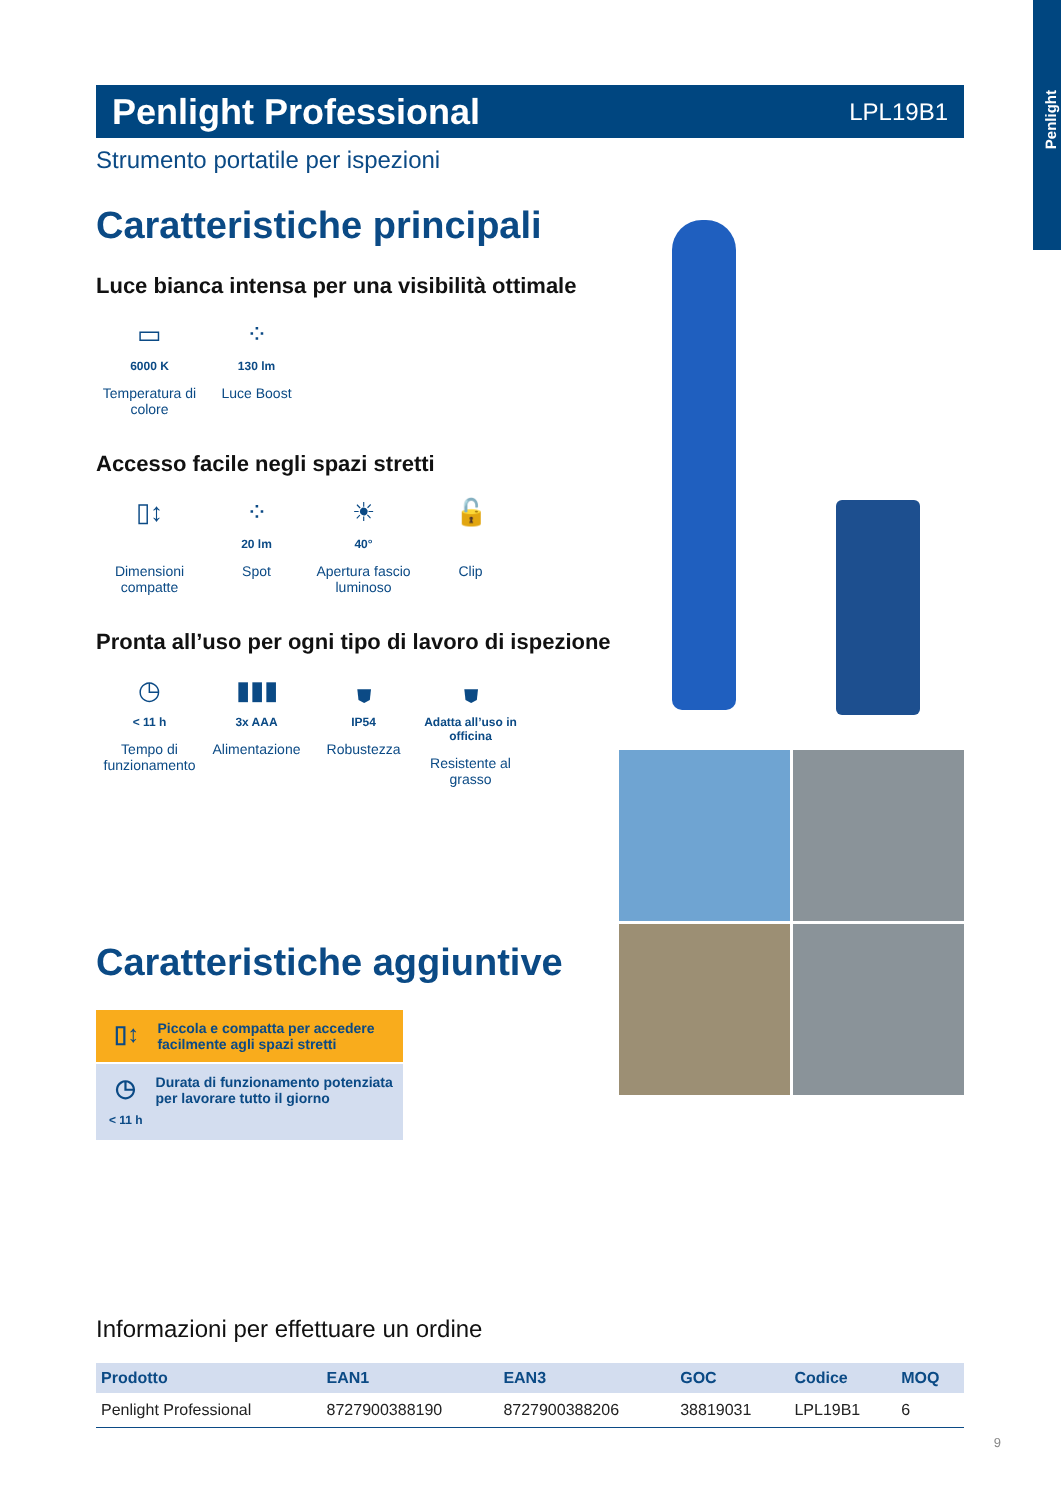Penlight
Penlight Professional
LPL19B1
Strumento portatile per ispezioni
Caratteristiche principali
Luce bianca intensa per una visibilità ottimale
▭
6000 K
Temperatura di colore
⁘
130 lm
Luce Boost
Accesso facile negli spazi stretti
▯↕
Dimensioni compatte
⁘
20 lm
Spot
☀
40°
Apertura fascio luminoso
🔓
Clip
Pronta all’uso per ogni tipo di lavoro di ispezione
◷
< 11 h
Tempo di funzionamento
▮▮▮
3x AAA
Alimentazione
⛊
IP54
Robustezza
⛊
Adatta all’uso in officina
Resistente al grasso
Caratteristiche aggiuntive
▯↕
Piccola e compatta per accedere facilmente agli spazi stretti
◷
< 11 h
Durata di funzionamento potenziata per lavorare tutto il giorno
Informazioni per effettuare un ordine
| Prodotto | EAN1 | EAN3 | GOC | Codice | MOQ |
| --- | --- | --- | --- | --- | --- |
| Penlight Professional | 8727900388190 | 8727900388206 | 38819031 | LPL19B1 | 6 |
9